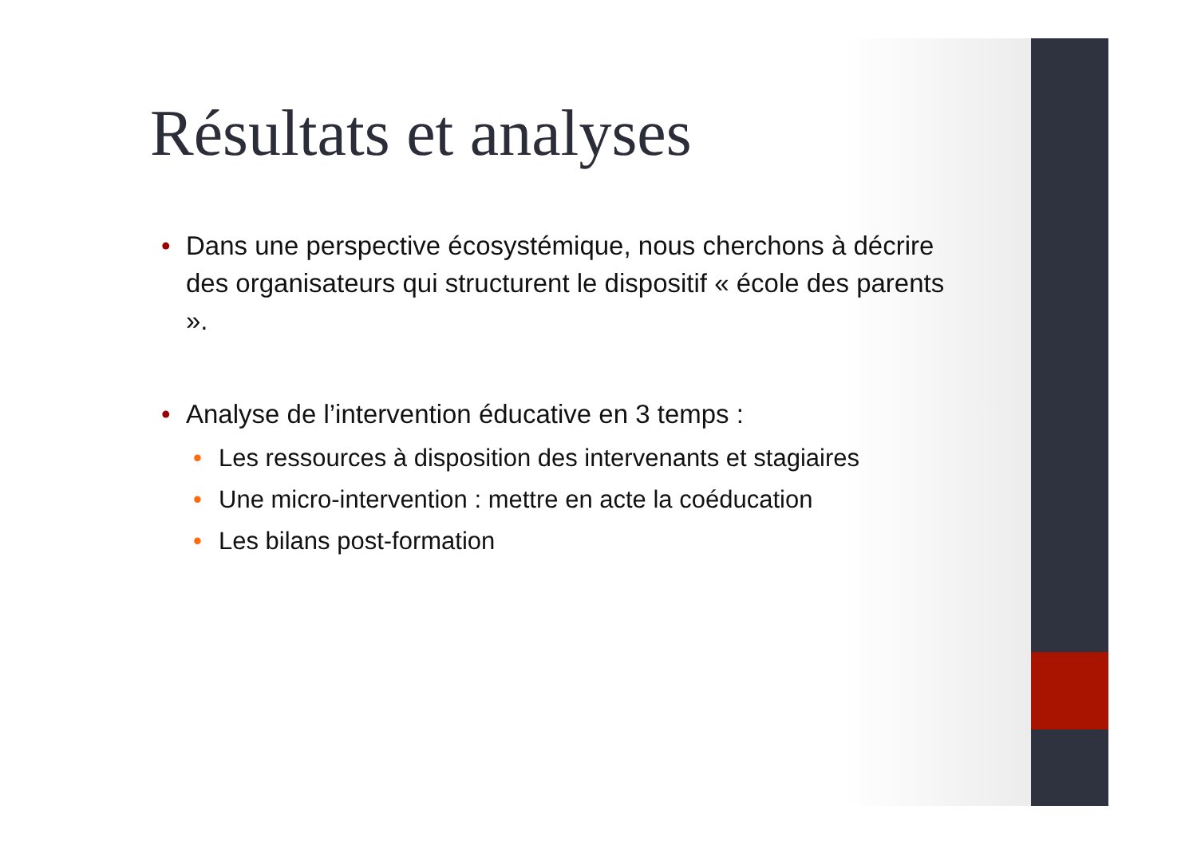Résultats et analyses
• Dans une perspective écosystémique, nous cherchons à décrire des organisateurs qui structurent le dispositif « école des parents ».
• Analyse de l’intervention éducative en 3 temps :
• Les ressources à disposition des intervenants et stagiaires
• Une micro-intervention : mettre en acte la coéducation
• Les bilans post-formation